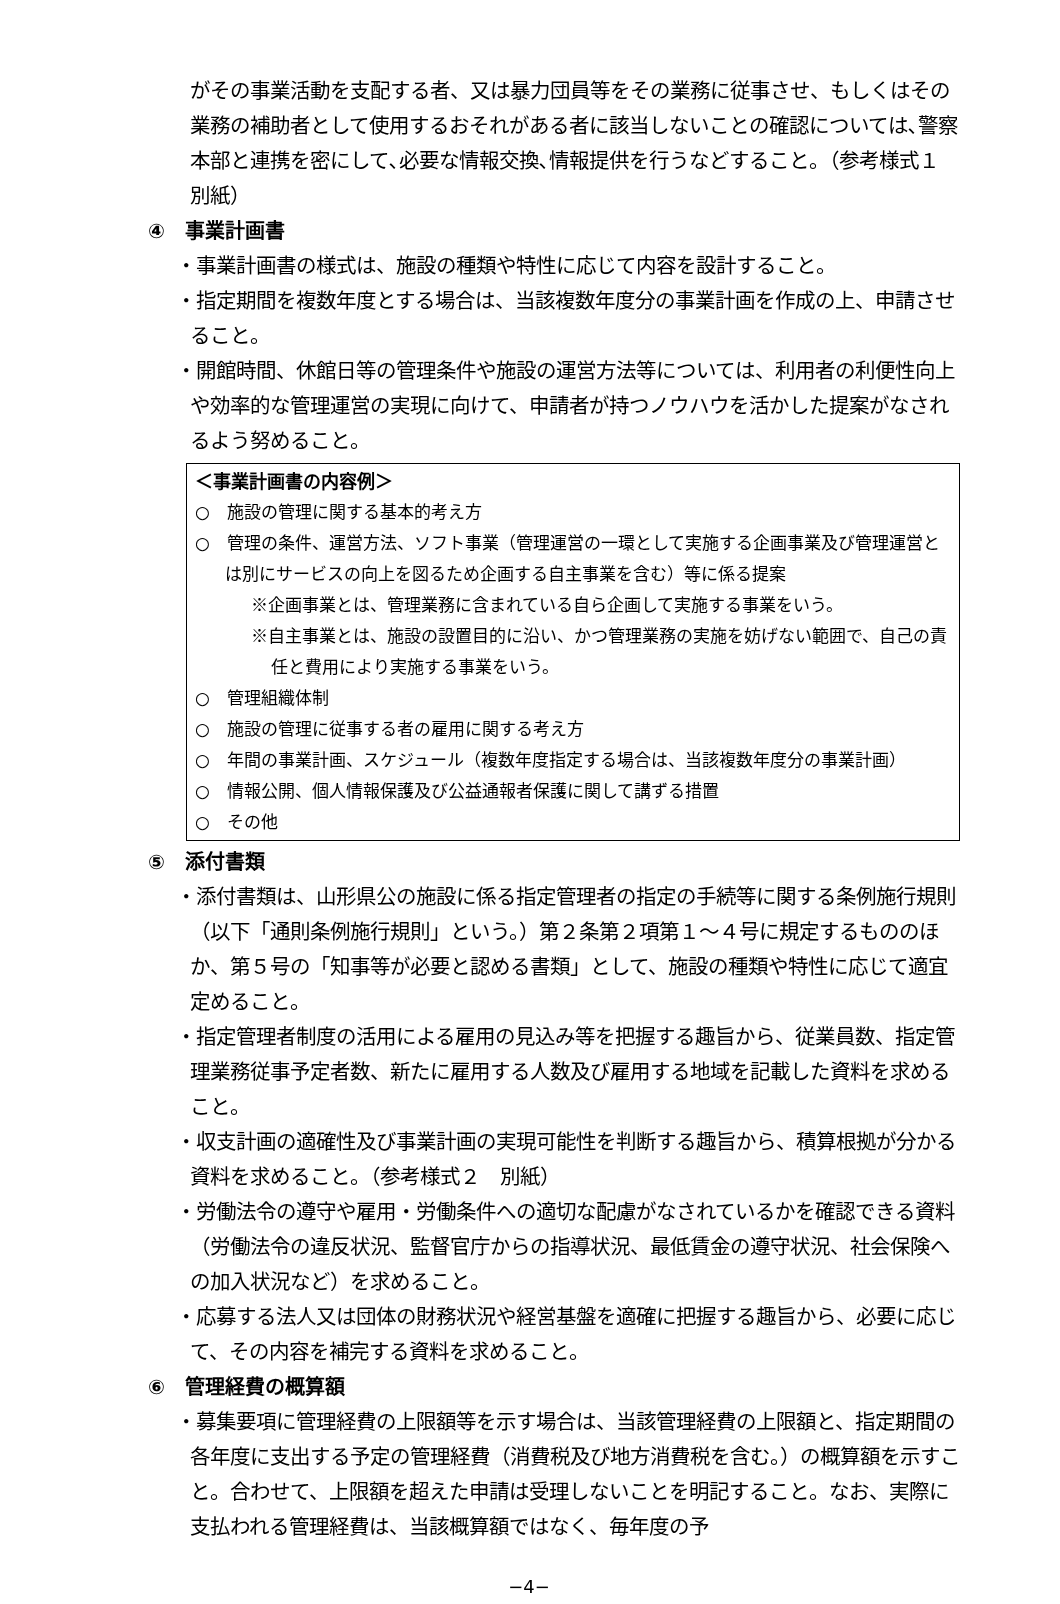がその事業活動を支配する者、又は暴力団員等をその業務に従事させ、もしくはその業務の補助者として使用するおそれがある者に該当しないことの確認については､警察本部と連携を密にして､必要な情報交換､情報提供を行うなどすること。（参考様式１　別紙）
④　事業計画書
・事業計画書の様式は、施設の種類や特性に応じて内容を設計すること。
・指定期間を複数年度とする場合は、当該複数年度分の事業計画を作成の上、申請させること。
・開館時間、休館日等の管理条件や施設の運営方法等については、利用者の利便性向上や効率的な管理運営の実現に向けて、申請者が持つノウハウを活かした提案がなされるよう努めること。
＜事業計画書の内容例＞
○　施設の管理に関する基本的考え方
○　管理の条件、運営方法、ソフト事業（管理運営の一環として実施する企画事業及び管理運営とは別にサービスの向上を図るため企画する自主事業を含む）等に係る提案
※企画事業とは、管理業務に含まれている自ら企画して実施する事業をいう。
※自主事業とは、施設の設置目的に沿い、かつ管理業務の実施を妨げない範囲で、自己の責任と費用により実施する事業をいう。
○　管理組織体制
○　施設の管理に従事する者の雇用に関する考え方
○　年間の事業計画、スケジュール（複数年度指定する場合は、当該複数年度分の事業計画）
○　情報公開、個人情報保護及び公益通報者保護に関して講ずる措置
○　その他
⑤　添付書類
・添付書類は、山形県公の施設に係る指定管理者の指定の手続等に関する条例施行規則（以下「通則条例施行規則」という。）第２条第２項第１～４号に規定するもののほか、第５号の「知事等が必要と認める書類」として、施設の種類や特性に応じて適宜定めること。
・指定管理者制度の活用による雇用の見込み等を把握する趣旨から、従業員数、指定管理業務従事予定者数、新たに雇用する人数及び雇用する地域を記載した資料を求めること。
・収支計画の適確性及び事業計画の実現可能性を判断する趣旨から、積算根拠が分かる資料を求めること。（参考様式２　別紙）
・労働法令の遵守や雇用・労働条件への適切な配慮がなされているかを確認できる資料（労働法令の違反状況、監督官庁からの指導状況、最低賃金の遵守状況、社会保険への加入状況など）を求めること。
・応募する法人又は団体の財務状況や経営基盤を適確に把握する趣旨から、必要に応じて、その内容を補完する資料を求めること。
⑥　管理経費の概算額
・募集要項に管理経費の上限額等を示す場合は、当該管理経費の上限額と、指定期間の各年度に支出する予定の管理経費（消費税及び地方消費税を含む。）の概算額を示すこと。合わせて、上限額を超えた申請は受理しないことを明記すること。なお、実際に支払われる管理経費は、当該概算額ではなく、毎年度の予
−4−